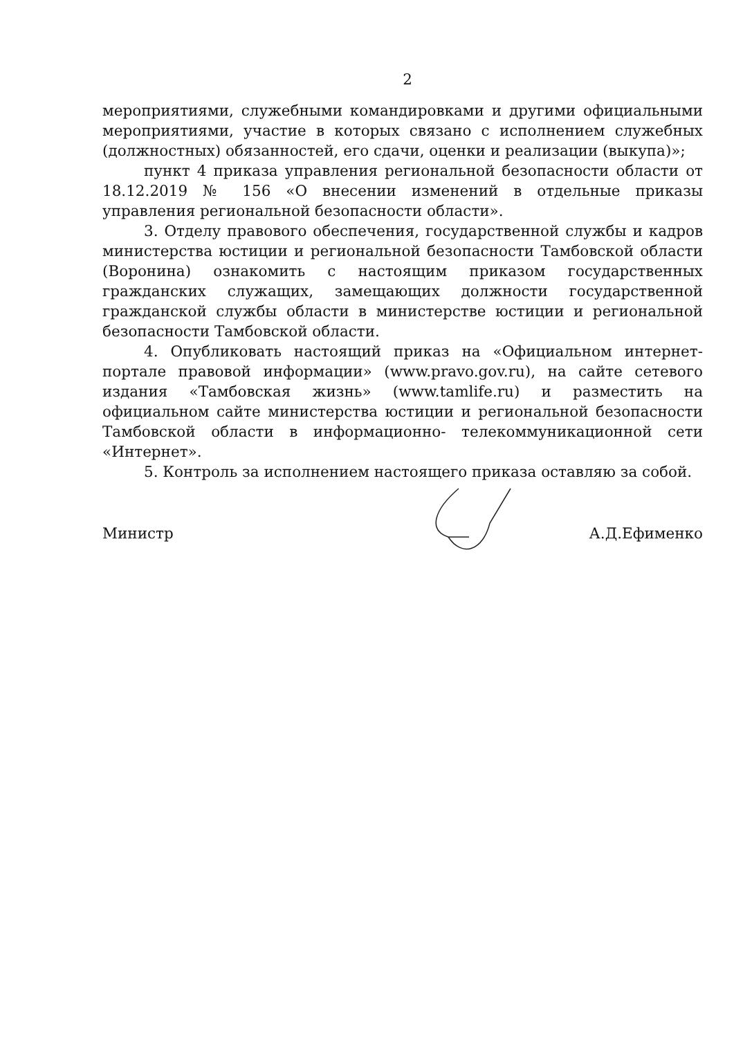2
мероприятиями, служебными командировками и другими официальными мероприятиями, участие в которых связано с исполнением служебных (должностных) обязанностей, его сдачи, оценки и реализации (выкупа)»;
пункт 4 приказа управления региональной безопасности области от 18.12.2019 № 156 «О внесении изменений в отдельные приказы управления региональной безопасности области».
3. Отделу правового обеспечения, государственной службы и кадров министерства юстиции и региональной безопасности Тамбовской области (Воронина) ознакомить с настоящим приказом государственных гражданских служащих, замещающих должности государственной гражданской службы области в министерстве юстиции и региональной безопасности Тамбовской области.
4. Опубликовать настоящий приказ на «Официальном интернет-портале правовой информации» (www.pravo.gov.ru), на сайте сетевого издания «Тамбовская жизнь» (www.tamlife.ru) и разместить на официальном сайте министерства юстиции и региональной безопасности Тамбовской области в информационно- телекоммуникационной сети «Интернет».
5. Контроль за исполнением настоящего приказа оставляю за собой.
Министр А.Д.Ефименко